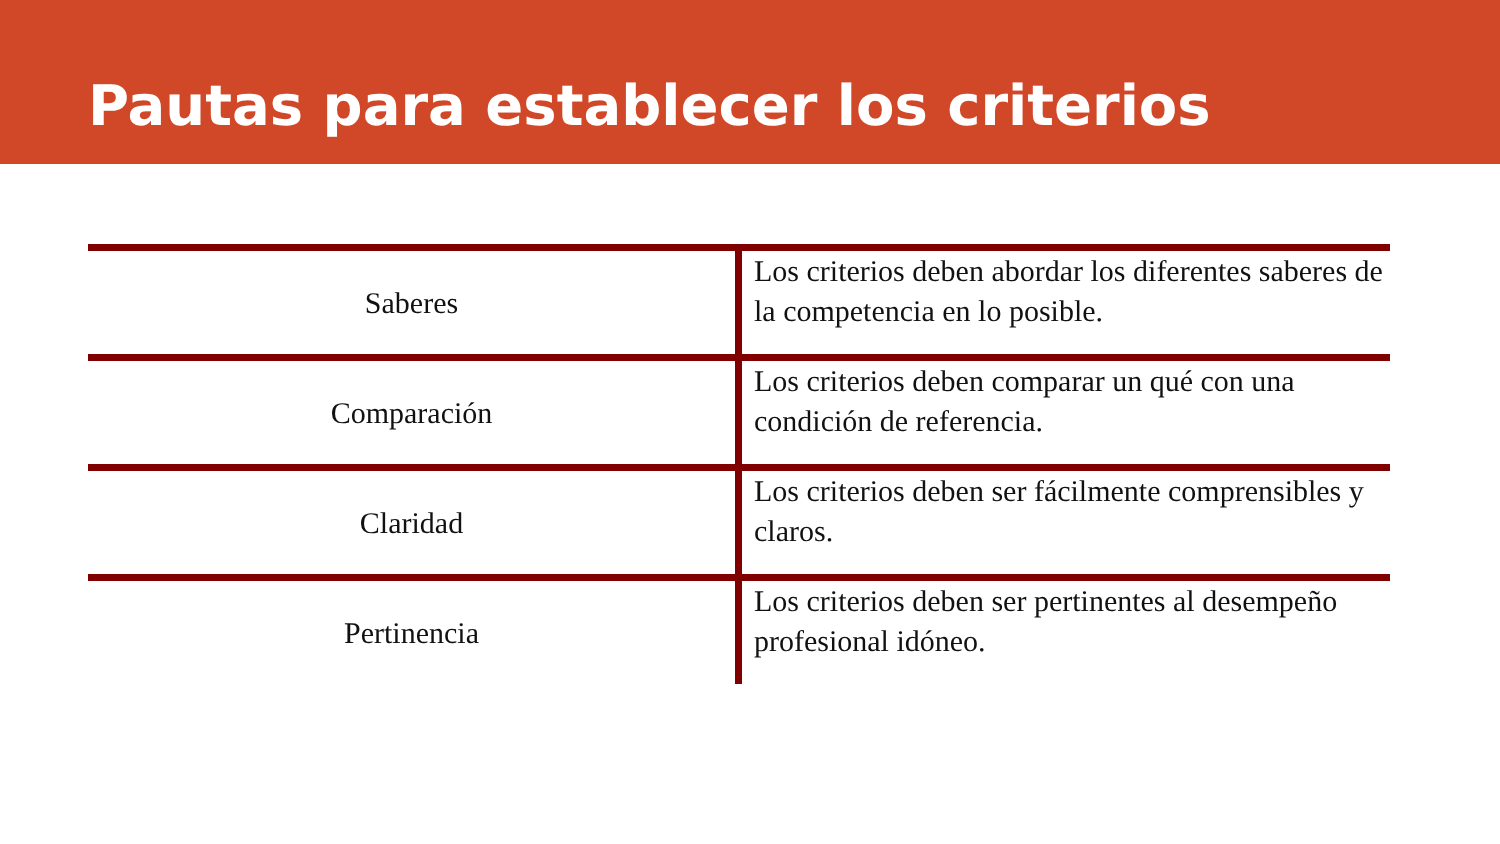Pautas para establecer los criterios
| Saberes | Los criterios deben abordar los diferentes saberes de la competencia en lo posible. |
| Comparación | Los criterios deben comparar un qué con una condición de referencia. |
| Claridad | Los criterios deben ser fácilmente comprensibles y claros. |
| Pertinencia | Los criterios deben ser pertinentes al desempeño profesional idóneo. |